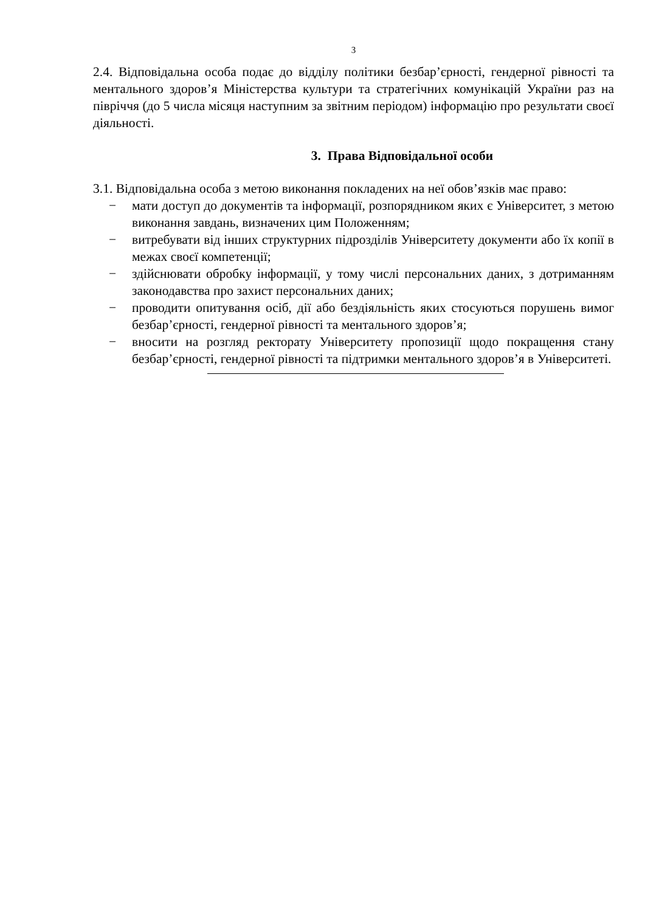3
2.4. Відповідальна особа подає до відділу політики безбар’єрності, гендерної рівності та ментального здоров’я Міністерства культури та стратегічних комунікацій України раз на півріччя (до 5 числа місяця наступним за звітним періодом) інформацію про результати своєї діяльності.
3. Права Відповідальної особи
3.1. Відповідальна особа з метою виконання покладених на неї обов’язків має право:
− мати доступ до документів та інформації, розпорядником яких є Університет, з метою виконання завдань, визначених цим Положенням;
− витребувати від інших структурних підрозділів Університету документи або їх копії в межах своєї компетенції;
− здійснювати обробку інформації, у тому числі персональних даних, з дотриманням законодавства про захист персональних даних;
− проводити опитування осіб, дії або бездіяльність яких стосуються порушень вимог безбар’єрності, гендерної рівності та ментального здоров’я;
− вносити на розгляд ректорату Університету пропозиції щодо покращення стану безбар’єрності, гендерної рівності та підтримки ментального здоров’я в Університеті.